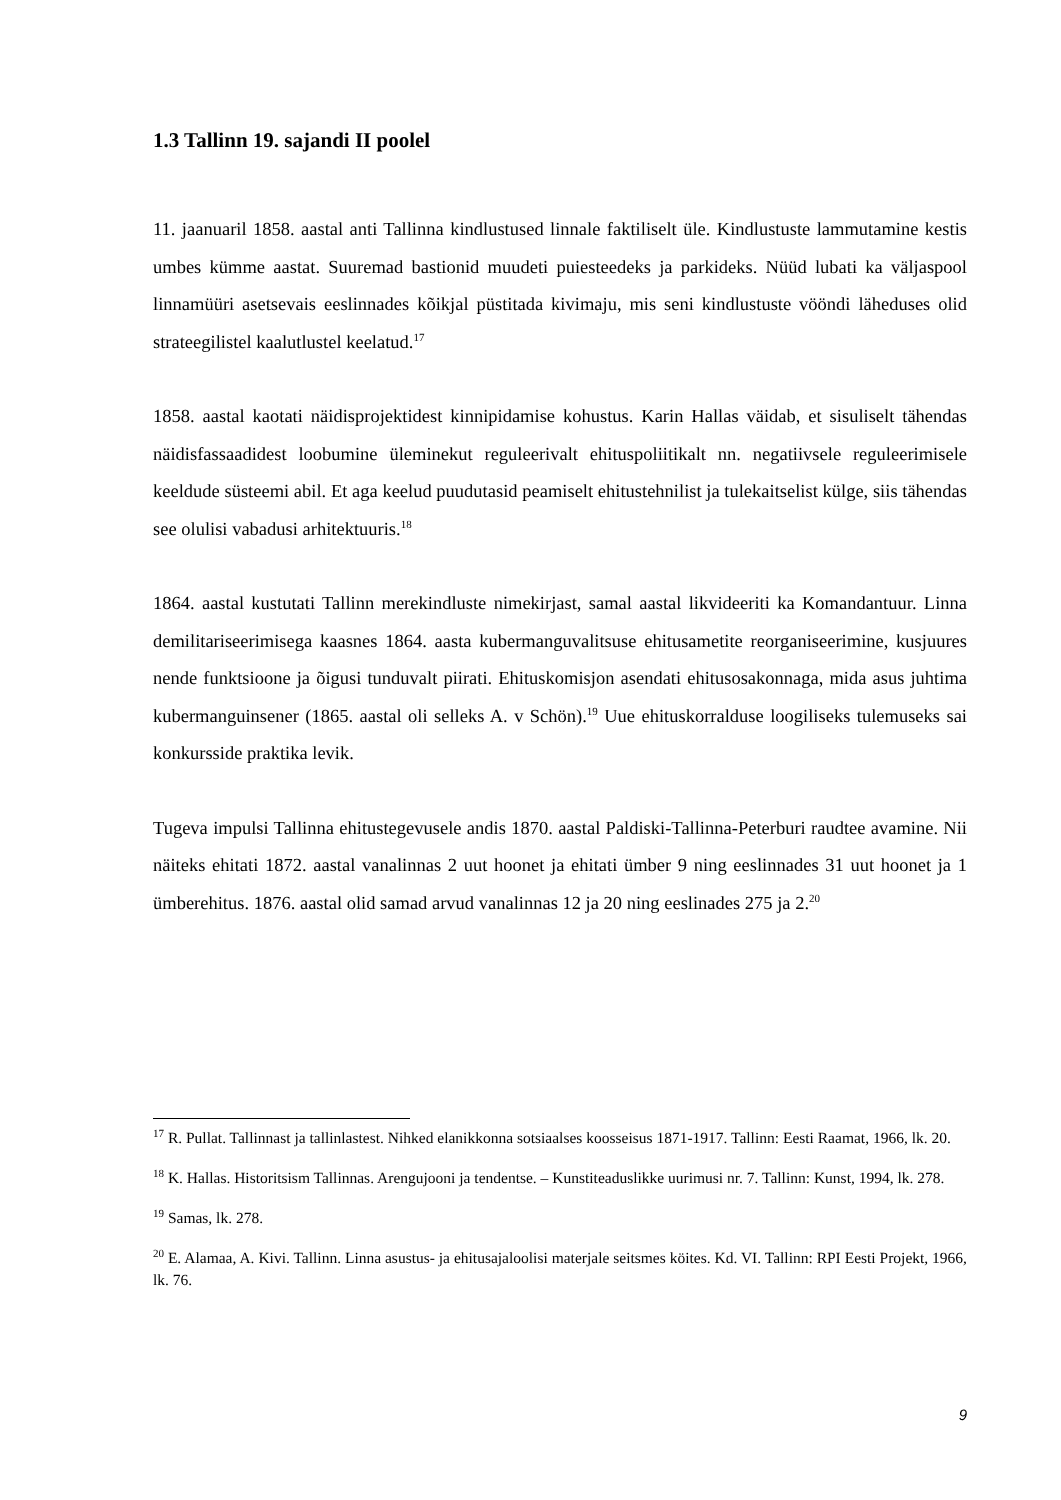1.3 Tallinn 19. sajandi II poolel
11. jaanuaril 1858. aastal anti Tallinna kindlustused linnale faktiliselt üle. Kindlustuste lammutamine kestis umbes kümme aastat. Suuremad bastionid muudeti puiesteedeks ja parkideks. Nüüd lubati ka väljaspool linnamüüri asetsevais eeslinnades kõikjal püstitada kivimaju, mis seni kindlustuste vööndi läheduses olid strateegilistel kaalutlustel keelatud.<sup>17</sup>
1858. aastal kaotati näidisprojektidest kinnipidamise kohustus. Karin Hallas väidab, et sisuliselt tähendas näidisfassaadidest loobumine üleminekut reguleerivalt ehituspoliitikalt nn. negatiivsele reguleerimisele keeldude süsteemi abil. Et aga keelud puudutasid peamiselt ehitustehnilist ja tulekaitselist külge, siis tähendas see olulisi vabadusi arhitektuuris.<sup>18</sup>
1864. aastal kustutati Tallinn merekindluste nimekirjast, samal aastal likvideeriti ka Komandantuur. Linna demilitariseerimisega kaasnes 1864. aasta kubermanguvalitsuse ehitusametite reorganiseerimine, kusjuures nende funktsioone ja õigusi tunduvalt piirati. Ehituskomisjon asendati ehitusosakonnaga, mida asus juhtima kubermanguinsener (1865. aastal oli selleks A. v Schön).<sup>19</sup> Uue ehituskorralduse loogiliseks tulemuseks sai konkursside praktika levik.
Tugeva impulsi Tallinna ehitustegevusele andis 1870. aastal Paldiski-Tallinna-Peterburi raudtee avamine. Nii näiteks ehitati 1872. aastal vanalinnas 2 uut hoonet ja ehitati ümber 9 ning eeslinnades 31 uut hoonet ja 1 ümberehitus. 1876. aastal olid samad arvud vanalinnas 12 ja 20 ning eeslinades 275 ja 2.<sup>20</sup>
<sup>17</sup> R. Pullat. Tallinnast ja tallinlastest. Nihked elanikkonna sotsiaalses koosseisus 1871-1917. Tallinn: Eesti Raamat, 1966, lk. 20.
<sup>18</sup> K. Hallas. Historitsism Tallinnas. Arengujooni ja tendentse. – Kunstiteaduslikke uurimusi nr. 7. Tallinn: Kunst, 1994, lk. 278.
<sup>19</sup> Samas, lk. 278.
<sup>20</sup> E. Alamaa, A. Kivi. Tallinn. Linna asustus- ja ehitusajaloolisi materjale seitsmes köites. Kd. VI. Tallinn: RPI Eesti Projekt, 1966, lk. 76.
9